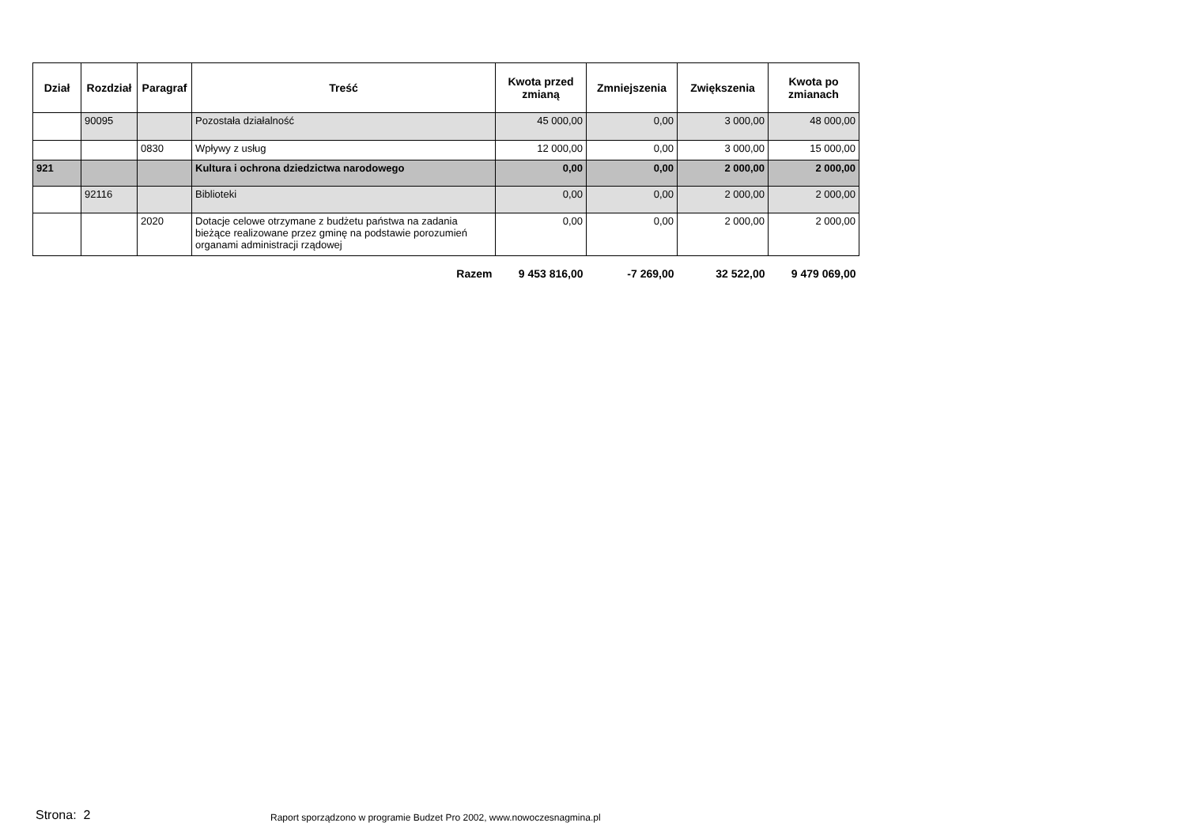| Dział | Rozdział | Paragraf | Treść | Kwota przed zmianą | Zmniejszenia | Zwiększenia | Kwota po zmianach |
| --- | --- | --- | --- | --- | --- | --- | --- |
| | 90095 | | Pozostała działalność | 45 000,00 | 0,00 | 3 000,00 | 48 000,00 |
| | | 0830 | Wpływy z usług | 12 000,00 | 0,00 | 3 000,00 | 15 000,00 |
| 921 | | | Kultura i ochrona dziedzictwa narodowego | 0,00 | 0,00 | 2 000,00 | 2 000,00 |
| | 92116 | | Biblioteki | 0,00 | 0,00 | 2 000,00 | 2 000,00 |
| | | 2020 | Dotacje celowe otrzymane z budżetu państwa na zadania bieżące realizowane przez gminę na podstawie porozumień organami administracji rządowej | 0,00 | 0,00 | 2 000,00 | 2 000,00 |
| | | | Razem | 9 453 816,00 | -7 269,00 | 32 522,00 | 9 479 069,00 |
Strona: 2
Raport sporządzono w programie Budzet Pro 2002, www.nowoczesnagmina.pl